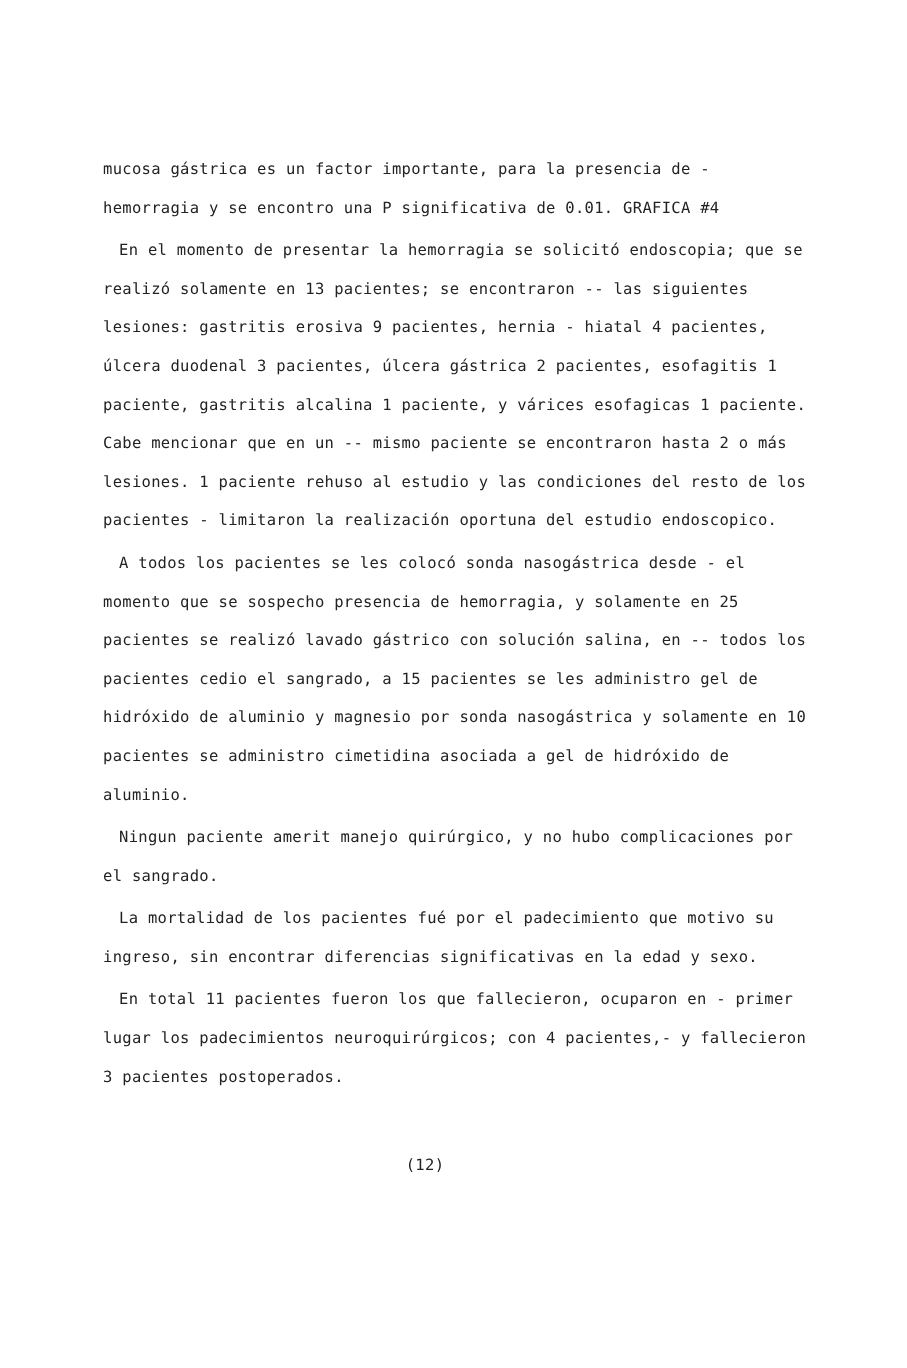mucosa gástrica es un factor importante, para la presencia de - hemorragia y se encontro una P significativa de 0.01. GRAFICA #4
En el momento de presentar la hemorragia se solicitó endoscopia; que se realizó solamente en 13 pacientes; se encontraron -- las siguientes lesiones: gastritis erosiva 9 pacientes, hernia - hiatal 4 pacientes, úlcera duodenal 3 pacientes, úlcera gástrica 2 pacientes, esofagitis 1 paciente, gastritis alcalina 1 paciente, y várices esofagicas 1 paciente. Cabe mencionar que en un -- mismo paciente se encontraron hasta 2 o más lesiones. 1 paciente rehuso al estudio y las condiciones del resto de los pacientes - limitaron la realización oportuna del estudio endoscopico.
A todos los pacientes se les colocó sonda nasogástrica desde - el momento que se sospecho presencia de hemorragia, y solamente en 25 pacientes se realizó lavado gástrico con solución salina, en -- todos los pacientes cedio el sangrado, a 15 pacientes se les administro gel de hidróxido de aluminio y magnesio por sonda nasogástrica y solamente en 10 pacientes se administro cimetidina asociada a gel de hidróxido de aluminio.
Ningun paciente amerit manejo quirúrgico, y no hubo complicaciones por el sangrado.
La mortalidad de los pacientes fué por el padecimiento que motivo su ingreso, sin encontrar diferencias significativas en la edad y sexo.
En total 11 pacientes fueron los que fallecieron, ocuparon en - primer lugar los padecimientos neuroquirúrgicos; con 4 pacientes,- y fallecieron 3 pacientes postoperados.
(12)